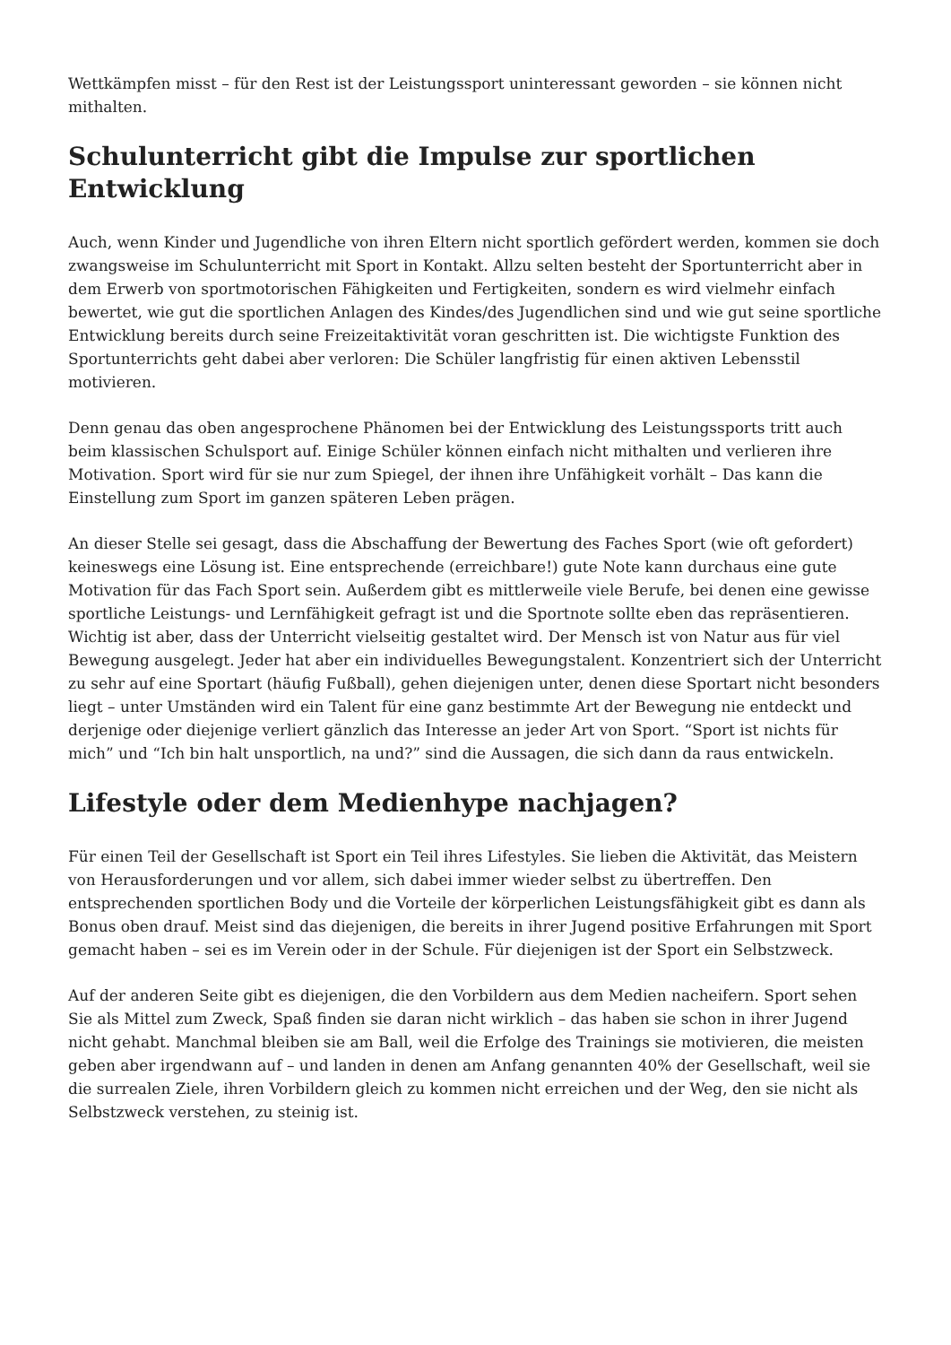Wettkämpfen misst – für den Rest ist der Leistungssport uninteressant geworden – sie können nicht mithalten.
Schulunterricht gibt die Impulse zur sportlichen Entwicklung
Auch, wenn Kinder und Jugendliche von ihren Eltern nicht sportlich gefördert werden, kommen sie doch zwangsweise im Schulunterricht mit Sport in Kontakt. Allzu selten besteht der Sportunterricht aber in dem Erwerb von sportmotorischen Fähigkeiten und Fertigkeiten, sondern es wird vielmehr einfach bewertet, wie gut die sportlichen Anlagen des Kindes/des Jugendlichen sind und wie gut seine sportliche Entwicklung bereits durch seine Freizeitaktivität voran geschritten ist. Die wichtigste Funktion des Sportunterrichts geht dabei aber verloren: Die Schüler langfristig für einen aktiven Lebensstil motivieren.
Denn genau das oben angesprochene Phänomen bei der Entwicklung des Leistungssports tritt auch beim klassischen Schulsport auf. Einige Schüler können einfach nicht mithalten und verlieren ihre Motivation. Sport wird für sie nur zum Spiegel, der ihnen ihre Unfähigkeit vorhält – Das kann die Einstellung zum Sport im ganzen späteren Leben prägen.
An dieser Stelle sei gesagt, dass die Abschaffung der Bewertung des Faches Sport (wie oft gefordert) keineswegs eine Lösung ist. Eine entsprechende (erreichbare!) gute Note kann durchaus eine gute Motivation für das Fach Sport sein. Außerdem gibt es mittlerweile viele Berufe, bei denen eine gewisse sportliche Leistungs- und Lernfähigkeit gefragt ist und die Sportnote sollte eben das repräsentieren. Wichtig ist aber, dass der Unterricht vielseitig gestaltet wird. Der Mensch ist von Natur aus für viel Bewegung ausgelegt. Jeder hat aber ein individuelles Bewegungstalent. Konzentriert sich der Unterricht zu sehr auf eine Sportart (häufig Fußball), gehen diejenigen unter, denen diese Sportart nicht besonders liegt – unter Umständen wird ein Talent für eine ganz bestimmte Art der Bewegung nie entdeckt und derjenige oder diejenige verliert gänzlich das Interesse an jeder Art von Sport. “Sport ist nichts für mich” und “Ich bin halt unsportlich, na und?” sind die Aussagen, die sich dann da raus entwickeln.
Lifestyle oder dem Medienhype nachjagen?
Für einen Teil der Gesellschaft ist Sport ein Teil ihres Lifestyles. Sie lieben die Aktivität, das Meistern von Herausforderungen und vor allem, sich dabei immer wieder selbst zu übertreffen. Den entsprechenden sportlichen Body und die Vorteile der körperlichen Leistungsfähigkeit gibt es dann als Bonus oben drauf. Meist sind das diejenigen, die bereits in ihrer Jugend positive Erfahrungen mit Sport gemacht haben – sei es im Verein oder in der Schule. Für diejenigen ist der Sport ein Selbstzweck.
Auf der anderen Seite gibt es diejenigen, die den Vorbildern aus dem Medien nacheifern. Sport sehen Sie als Mittel zum Zweck, Spaß finden sie daran nicht wirklich – das haben sie schon in ihrer Jugend nicht gehabt. Manchmal bleiben sie am Ball, weil die Erfolge des Trainings sie motivieren, die meisten geben aber irgendwann auf – und landen in denen am Anfang genannten 40% der Gesellschaft, weil sie die surrealen Ziele, ihren Vorbildern gleich zu kommen nicht erreichen und der Weg, den sie nicht als Selbstzweck verstehen, zu steinig ist.